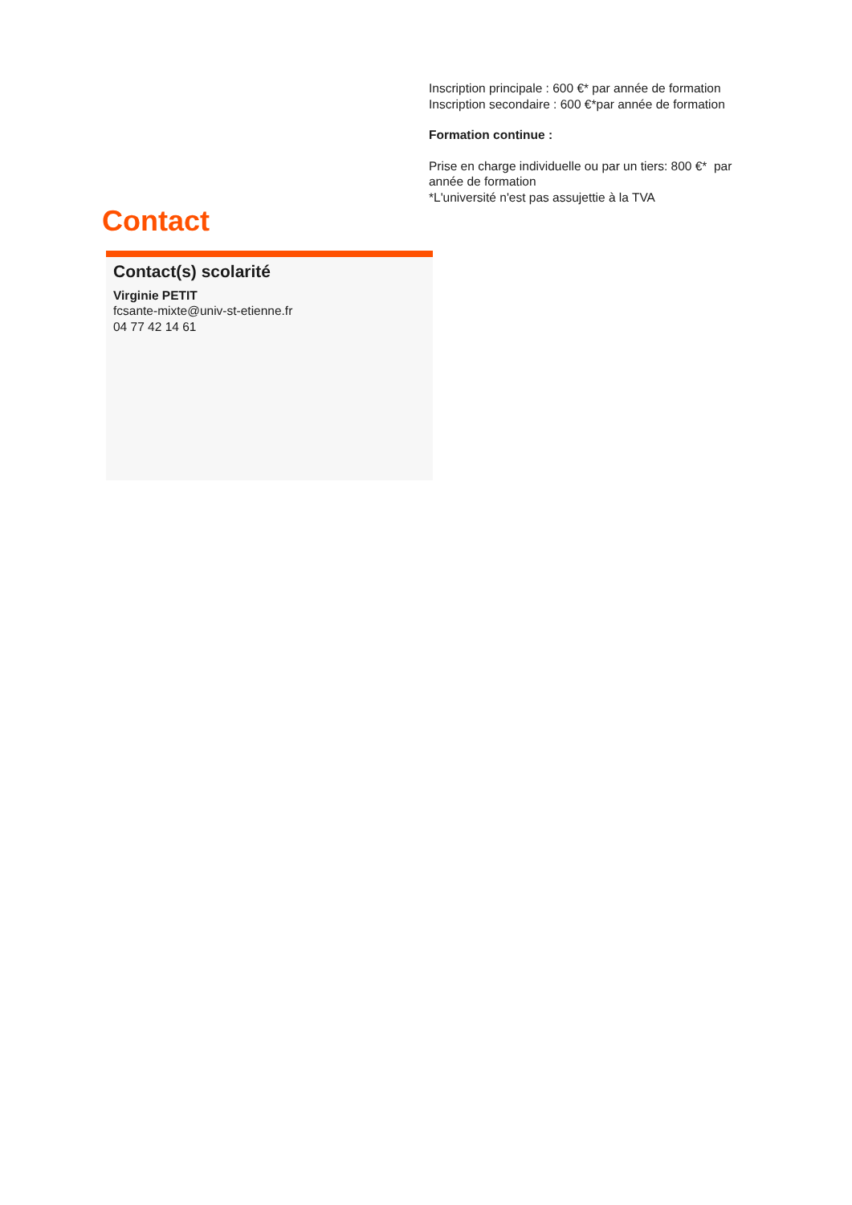Inscription principale : 600 €* par année de formation
Inscription secondaire : 600 €*par année de formation
Formation continue :
Prise en charge individuelle ou par un tiers: 800 €* par année de formation
*L'université n'est pas assujettie à la TVA
Contact
Contact(s) scolarité
Virginie PETIT
fcsante-mixte@univ-st-etienne.fr
04 77 42 14 61